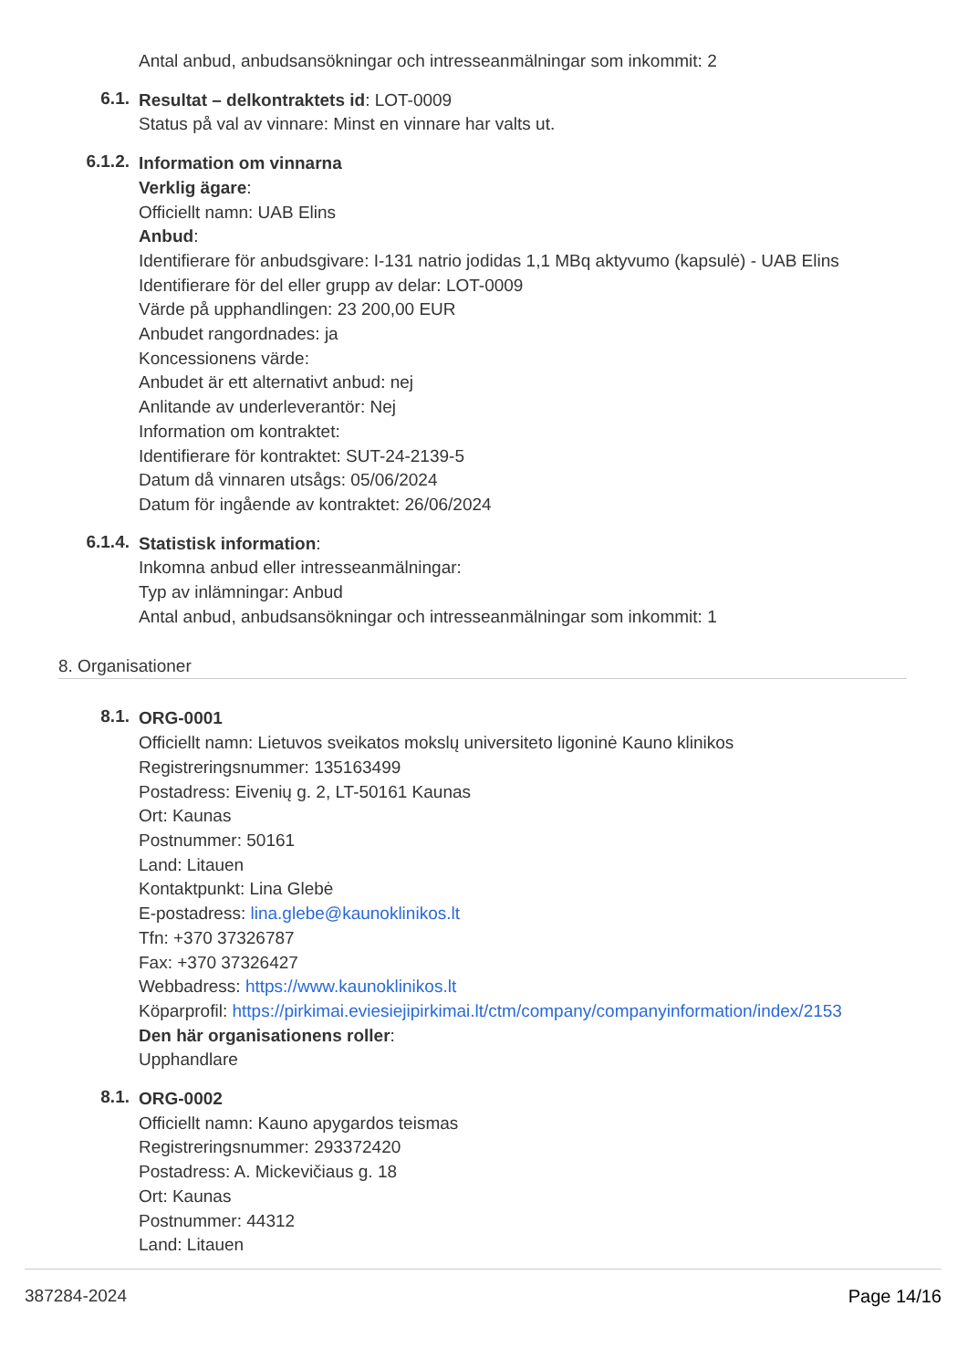Antal anbud, anbudsansökningar och intresseanmälningar som inkommit: 2
6.1.
Resultat – delkontraktets id: LOT-0009
Status på val av vinnare: Minst en vinnare har valts ut.
6.1.2.
Information om vinnarna
Verklig ägare:
Officiellt namn: UAB Elins
Anbud:
Identifierare för anbudsgivare: I-131 natrio jodidas 1,1 MBq aktyvumo (kapsulė) - UAB Elins
Identifierare för del eller grupp av delar: LOT-0009
Värde på upphandlingen: 23 200,00 EUR
Anbudet rangordnades: ja
Koncessionens värde:
Anbudet är ett alternativt anbud: nej
Anlitande av underleverantör: Nej
Information om kontraktet:
Identifierare för kontraktet: SUT-24-2139-5
Datum då vinnaren utsågs: 05/06/2024
Datum för ingående av kontraktet: 26/06/2024
6.1.4.
Statistisk information:
Inkomna anbud eller intresseanmälningar:
Typ av inlämningar: Anbud
Antal anbud, anbudsansökningar och intresseanmälningar som inkommit: 1
8. Organisationer
8.1.
ORG-0001
Officiellt namn: Lietuvos sveikatos mokslų universiteto ligoninė Kauno klinikos
Registreringsnummer: 135163499
Postadress: Eivenių g. 2, LT-50161 Kaunas
Ort: Kaunas
Postnummer: 50161
Land: Litauen
Kontaktpunkt: Lina Glebė
E-postadress: lina.glebe@kaunoklinikos.lt
Tfn: +370 37326787
Fax: +370 37326427
Webbadress: https://www.kaunoklinikos.lt
Köparprofil: https://pirkimai.eviesiejipirkimai.lt/ctm/company/companyinformation/index/2153
Den här organisationens roller:
Upphandlare
8.1.
ORG-0002
Officiellt namn: Kauno apygardos teismas
Registreringsnummer: 293372420
Postadress: A. Mickevičiaus g. 18
Ort: Kaunas
Postnummer: 44312
Land: Litauen
387284-2024 Page 14/16